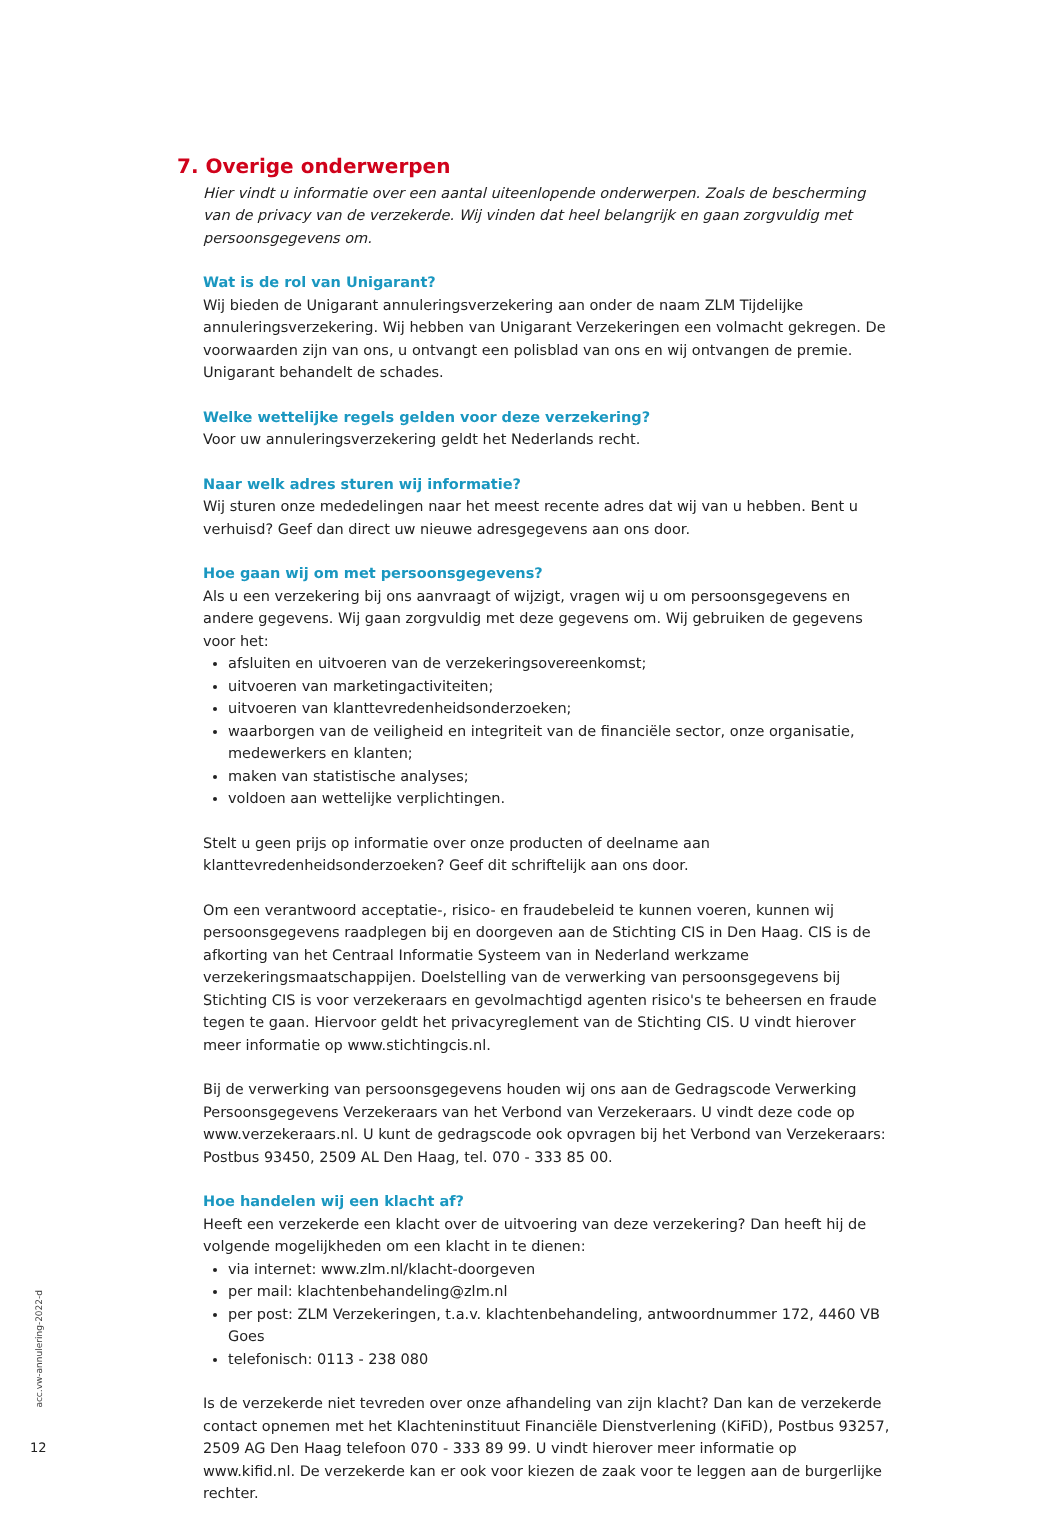7. Overige onderwerpen
Hier vindt u informatie over een aantal uiteenlopende onderwerpen. Zoals de bescherming van de privacy van de verzekerde. Wij vinden dat heel belangrijk en gaan zorgvuldig met persoonsgegevens om.
Wat is de rol van Unigarant?
Wij bieden de Unigarant annuleringsverzekering aan onder de naam ZLM Tijdelijke annuleringsverzekering. Wij hebben van Unigarant Verzekeringen een volmacht gekregen. De voorwaarden zijn van ons, u ontvangt een polisblad van ons en wij ontvangen de premie. Unigarant behandelt de schades.
Welke wettelijke regels gelden voor deze verzekering?
Voor uw annuleringsverzekering geldt het Nederlands recht.
Naar welk adres sturen wij informatie?
Wij sturen onze mededelingen naar het meest recente adres dat wij van u hebben. Bent u verhuisd? Geef dan direct uw nieuwe adresgegevens aan ons door.
Hoe gaan wij om met persoonsgegevens?
Als u een verzekering bij ons aanvraagt of wijzigt, vragen wij u om persoonsgegevens en andere gegevens. Wij gaan zorgvuldig met deze gegevens om. Wij gebruiken de gegevens voor het:
afsluiten en uitvoeren van de verzekeringsovereenkomst;
uitvoeren van marketingactiviteiten;
uitvoeren van klanttevredenheidsonderzoeken;
waarborgen van de veiligheid en integriteit van de financiële sector, onze organisatie, medewerkers en klanten;
maken van statistische analyses;
voldoen aan wettelijke verplichtingen.
Stelt u geen prijs op informatie over onze producten of deelname aan klanttevredenheidsonderzoeken? Geef dit schriftelijk aan ons door.
Om een verantwoord acceptatie-, risico- en fraudebeleid te kunnen voeren, kunnen wij persoonsgegevens raadplegen bij en doorgeven aan de Stichting CIS in Den Haag. CIS is de afkorting van het Centraal Informatie Systeem van in Nederland werkzame verzekeringsmaatschappijen. Doelstelling van de verwerking van persoonsgegevens bij Stichting CIS is voor verzekeraars en gevolmachtigd agenten risico's te beheersen en fraude tegen te gaan. Hiervoor geldt het privacyreglement van de Stichting CIS. U vindt hierover meer informatie op www.stichtingcis.nl.
Bij de verwerking van persoonsgegevens houden wij ons aan de Gedragscode Verwerking Persoonsgegevens Verzekeraars van het Verbond van Verzekeraars. U vindt deze code op www.verzekeraars.nl. U kunt de gedragscode ook opvragen bij het Verbond van Verzekeraars: Postbus 93450, 2509 AL Den Haag, tel. 070 - 333 85 00.
Hoe handelen wij een klacht af?
Heeft een verzekerde een klacht over de uitvoering van deze verzekering? Dan heeft hij de volgende mogelijkheden om een klacht in te dienen:
via internet: www.zlm.nl/klacht-doorgeven
per mail: klachtenbehandeling@zlm.nl
per post: ZLM Verzekeringen, t.a.v. klachtenbehandeling, antwoordnummer 172, 4460 VB Goes
telefonisch: 0113 - 238 080
Is de verzekerde niet tevreden over onze afhandeling van zijn klacht? Dan kan de verzekerde contact opnemen met het Klachteninstituut Financiële Dienstverlening (KiFiD), Postbus 93257, 2509 AG Den Haag telefoon 070 - 333 89 99. U vindt hierover meer informatie op www.kifid.nl. De verzekerde kan er ook voor kiezen de zaak voor te leggen aan de burgerlijke rechter.
acc.vw-annulering-2022-d
12